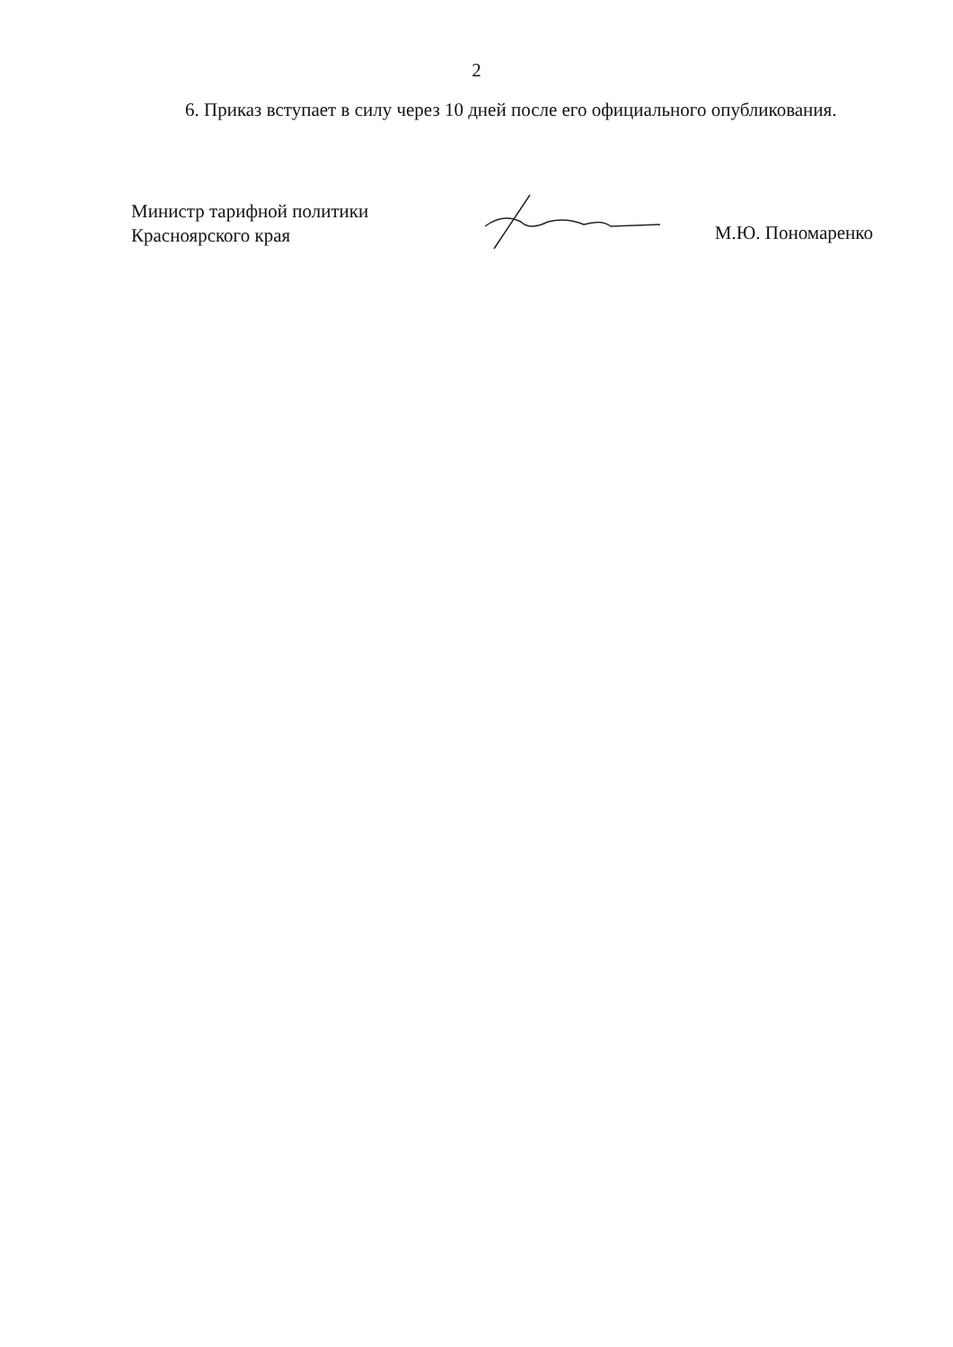2
6. Приказ вступает в силу через 10 дней после его официального опубликования.
Министр тарифной политики
Красноярского края
М.Ю. Пономаренко